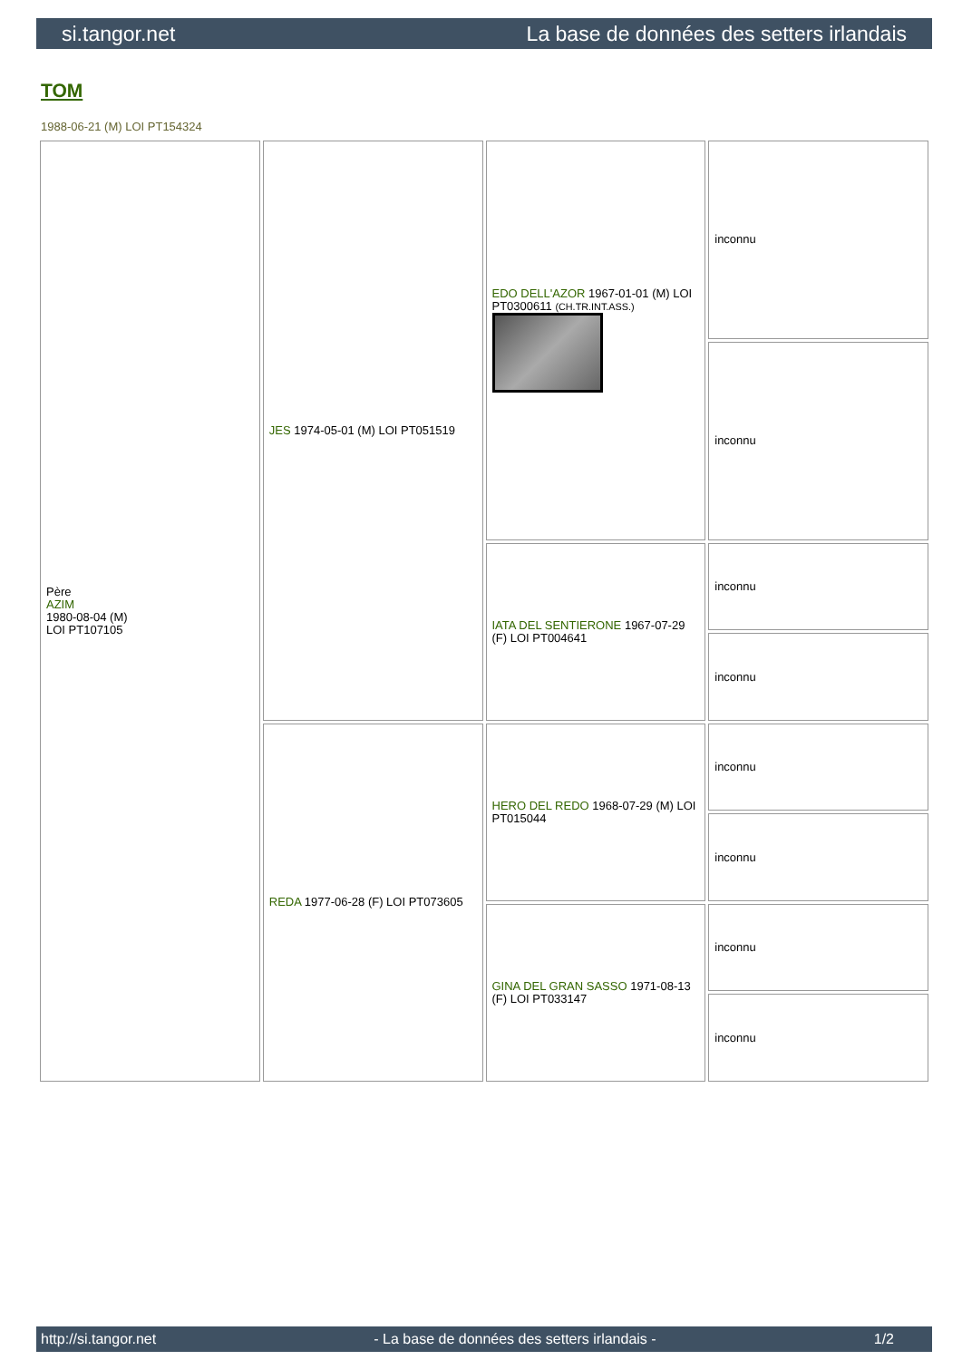si.tangor.net La base de données des setters irlandais
TOM
1988-06-21 (M) LOI PT154324
| Père AZIM 1980-08-04 (M) LOI PT107105 | JES 1974-05-01 (M) LOI PT051519 | EDO DELL'AZOR 1967-01-01 (M) LOI PT0300611 (CH.TR.INT.ASS.) | inconnu |
| | | | inconnu |
| | | IATA DEL SENTIERONE 1967-07-29 (F) LOI PT004641 | inconnu |
| | | | inconnu |
| | REDA 1977-06-28 (F) LOI PT073605 | HERO DEL REDO 1968-07-29 (M) LOI PT015044 | inconnu |
| | | | inconnu |
| | | GINA DEL GRAN SASSO 1971-08-13 (F) LOI PT033147 | inconnu |
| | | | inconnu |
http://si.tangor.net - La base de données des setters irlandais - 1/2